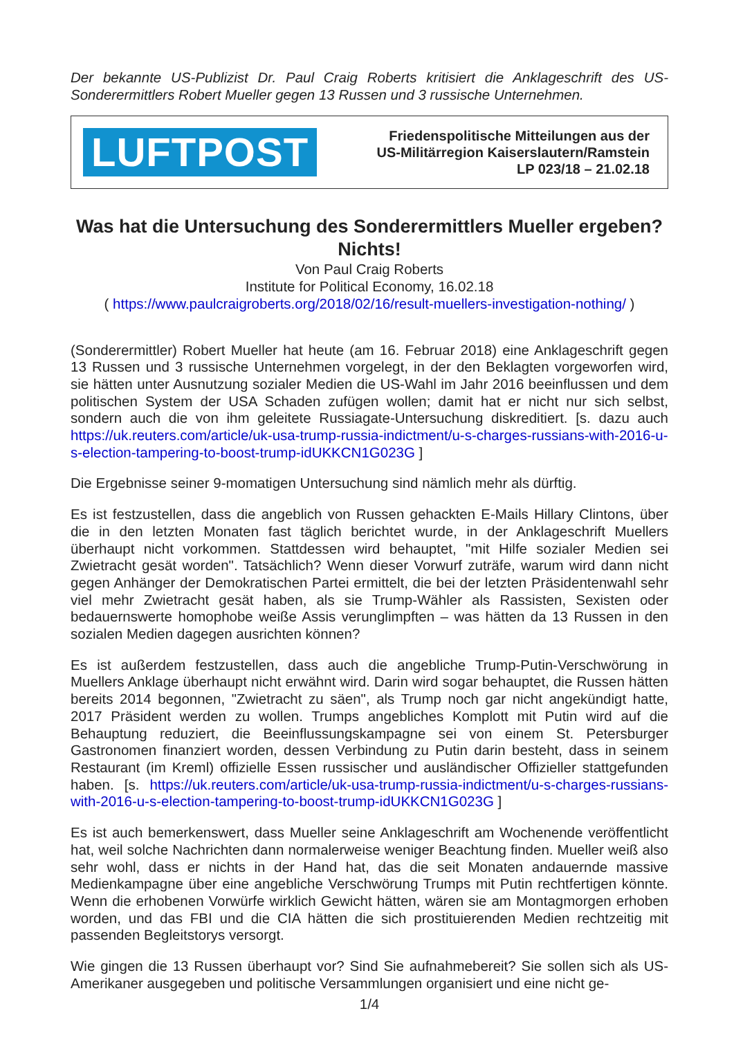Der bekannte US-Publizist Dr. Paul Craig Roberts kritisiert die Anklageschrift des US-Sonderermittlers Robert Mueller gegen 13 Russen und 3 russische Unternehmen.
LUFTPOST
Friedenspolitische Mitteilungen aus der
US-Militärregion Kaiserslautern/Ramstein
LP 023/18 – 21.02.18
Was hat die Untersuchung des Sonderermittlers Mueller ergeben? Nichts!
Von Paul Craig Roberts
Institute for Political Economy, 16.02.18
( https://www.paulcraigroberts.org/2018/02/16/result-muellers-investigation-nothing/ )
(Sonderermittler) Robert Mueller hat heute (am 16. Februar 2018) eine Anklageschrift gegen 13 Russen und 3 russische Unternehmen vorgelegt, in der den Beklagten vorgeworfen wird, sie hätten unter Ausnutzung sozialer Medien die US-Wahl im Jahr 2016 beeinflussen und dem politischen System der USA Schaden zufügen wollen; damit hat er nicht nur sich selbst, sondern auch die von ihm geleitete Russiagate-Untersuchung diskreditiert. [s. dazu auch https://uk.reuters.com/article/uk-usa-trump-russia-indictment/u-s-charges-russians-with-2016-u-s-election-tampering-to-boost-trump-idUKKCN1G023G ]
Die Ergebnisse seiner 9-momatigen Untersuchung sind nämlich mehr als dürftig.
Es ist festzustellen, dass die angeblich von Russen gehackten E-Mails Hillary Clintons, über die in den letzten Monaten fast täglich berichtet wurde, in der Anklageschrift Muellers überhaupt nicht vorkommen. Stattdessen wird behauptet, "mit Hilfe sozialer Medien sei Zwietracht gesät worden". Tatsächlich? Wenn dieser Vorwurf zuträfe, warum wird dann nicht gegen Anhänger der Demokratischen Partei ermittelt, die bei der letzten Präsidentenwahl sehr viel mehr Zwietracht gesät haben, als sie Trump-Wähler als Rassisten, Sexisten oder bedauernswerte homophobe weiße Assis verunglimpften – was hätten da 13 Russen in den sozialen Medien dagegen ausrichten können?
Es ist außerdem festzustellen, dass auch die angebliche Trump-Putin-Verschwörung in Muellers Anklage überhaupt nicht erwähnt wird. Darin wird sogar behauptet, die Russen hätten bereits 2014 begonnen, "Zwietracht zu säen", als Trump noch gar nicht angekündigt hatte, 2017 Präsident werden zu wollen. Trumps angebliches Komplott mit Putin wird auf die Behauptung reduziert, die Beeinflussungskampagne sei von einem St. Petersburger Gastronomen finanziert worden, dessen Verbindung zu Putin darin besteht, dass in seinem Restaurant (im Kreml) offizielle Essen russischer und ausländischer Offizieller stattgefunden haben. [s. https://uk.reuters.com/article/uk-usa-trump-russia-indictment/u-s-charges-russians-with-2016-u-s-election-tampering-to-boost-trump-idUKKCN1G023G ]
Es ist auch bemerkenswert, dass Mueller seine Anklageschrift am Wochenende veröffentlicht hat, weil solche Nachrichten dann normalerweise weniger Beachtung finden. Mueller weiß also sehr wohl, dass er nichts in der Hand hat, das die seit Monaten andauernde massive Medienkampagne über eine angebliche Verschwörung Trumps mit Putin rechtfertigen könnte. Wenn die erhobenen Vorwürfe wirklich Gewicht hätten, wären sie am Montagmorgen erhoben worden, und das FBI und die CIA hätten die sich prostituierenden Medien rechtzeitig mit passenden Begleitstorys versorgt.
Wie gingen die 13 Russen überhaupt vor? Sind Sie aufnahmebereit? Sie sollen sich als US-Amerikaner ausgegeben und politische Versammlungen organisiert und eine nicht ge-
1/4